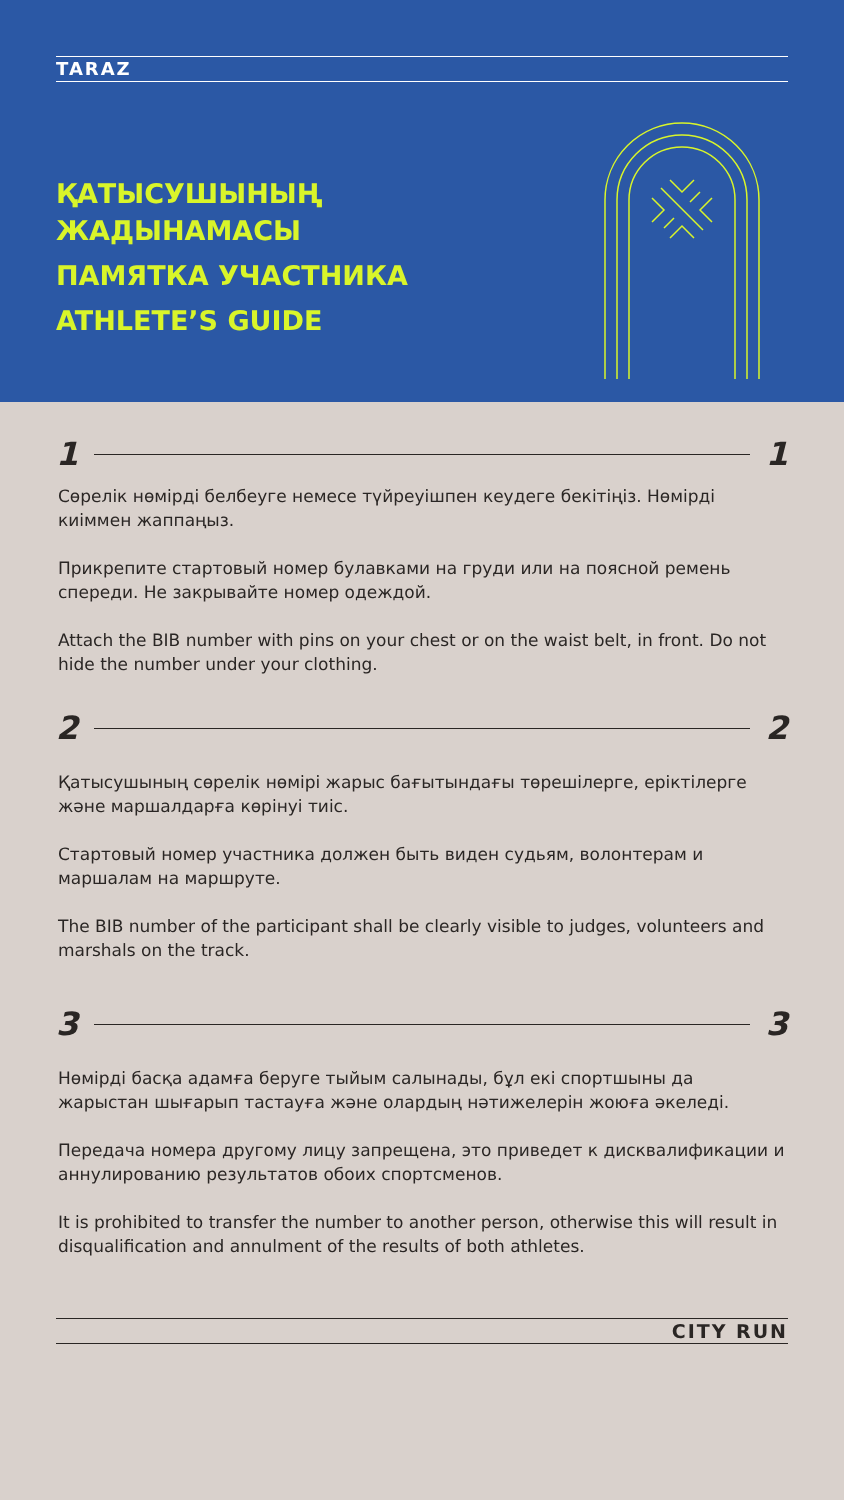TARAZ
ҚАТЫСУШЫНЫҢ
ЖАДЫНАМАСЫ
ПАМЯТКА УЧАСТНИКА
ATHLETE’S GUIDE
1 1
Сөрелік нөмірді белбеуге немесе түйреуішпен кеудеге бекітіңіз. Нөмірді киіммен жаппаңыз.
Прикрепите стартовый номер булавками на груди или на поясной ремень спереди. Не закрывайте номер одеждой.
Attach the BIB number with pins on your chest or on the waist belt, in front. Do not hide the number under your clothing.
2 2
Қатысушының сөрелік нөмірі жарыс бағытындағы төрешілерге, еріктілерге және маршалдарға көрінуі тиіс.
Стартовый номер участника должен быть виден судьям, волонтерам и маршалам на маршруте.
The BIB number of the participant shall be clearly visible to judges, volunteers and marshals on the track.
3 3
Нөмірді басқа адамға беруге тыйым салынады, бұл екі спортшыны да жарыстан шығарып тастауға және олардың нәтижелерін жоюға әкеледі.
Передача номера другому лицу запрещена, это приведет к дисквалификации и аннулированию результатов обоих спортсменов.
It is prohibited to transfer the number to another person, otherwise this will result in disqualification and annulment of the results of both athletes.
CITY RUN